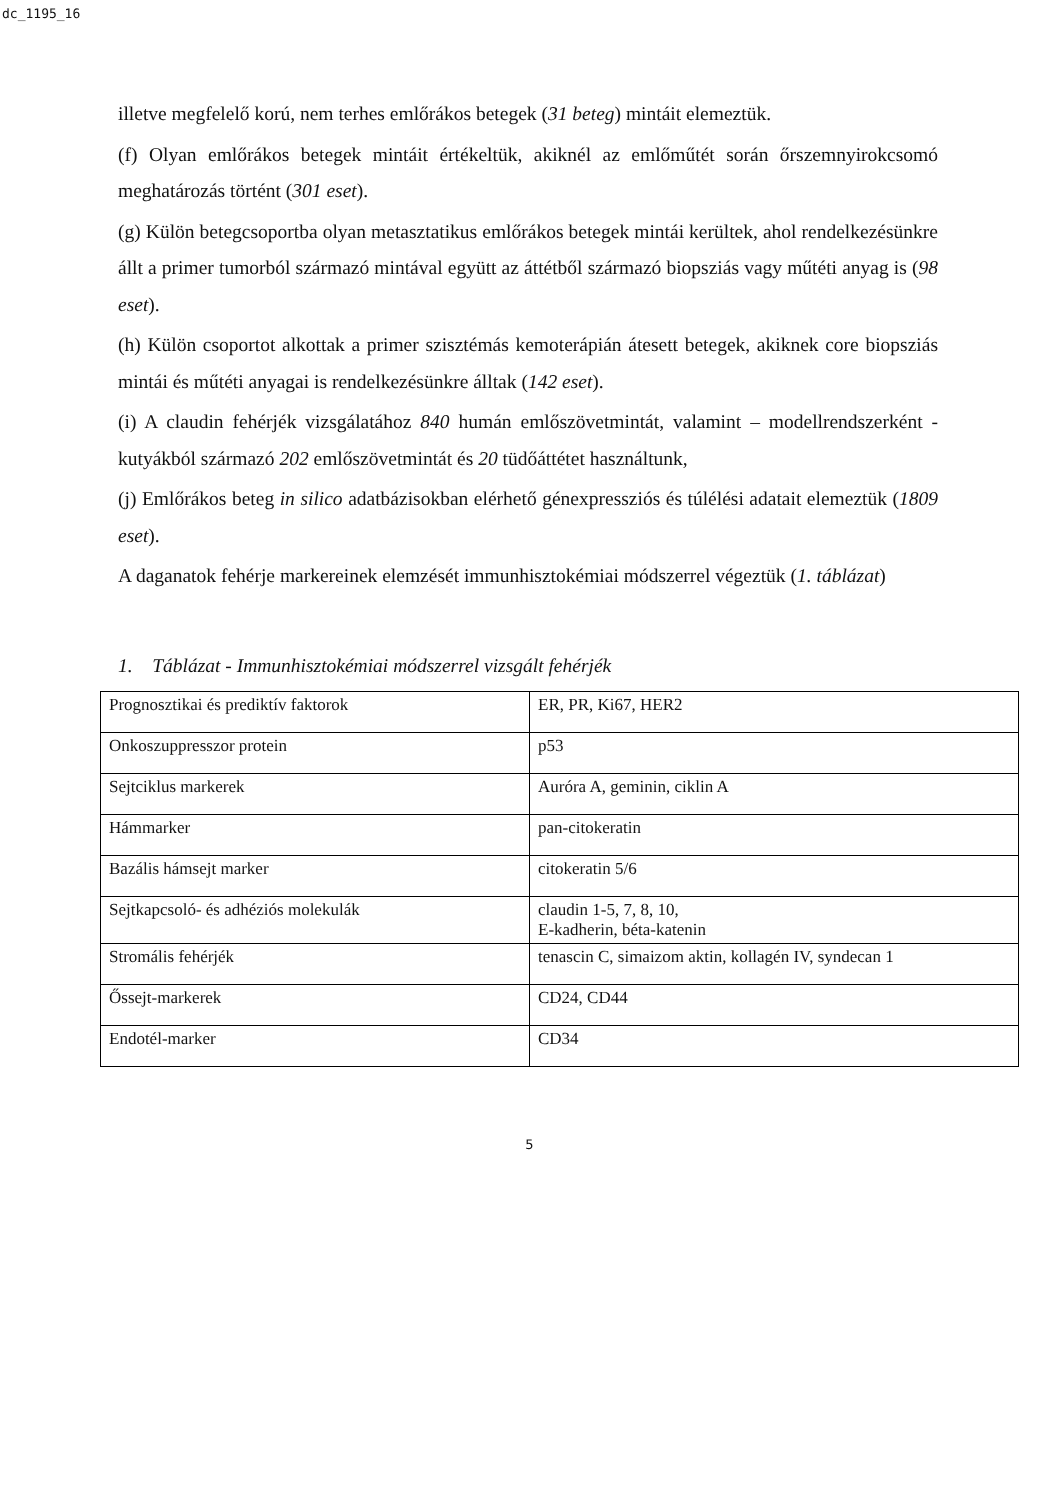dc_1195_16
illetve megfelelő korú, nem terhes emlőrákos betegek (31 beteg) mintáit elemeztük.
(f) Olyan emlőrákos betegek mintáit értékeltük, akiknél az emlőműtét során őrszemnyirokcsomó meghatározás történt (301 eset).
(g) Külön betegcsoportba olyan metasztatikus emlőrákos betegek mintái kerültek, ahol rendelkezésünkre állt a primer tumorból származó mintával együtt az áttétből származó biopsziás vagy műtéti anyag is (98 eset).
(h) Külön csoportot alkottak a primer szisztémás kemoterápián átesett betegek, akiknek core biopsziás mintái és műtéti anyagai is rendelkezésünkre álltak (142 eset).
(i) A claudin fehérjék vizsgálatához 840 humán emlőszövetmintát, valamint – modellrendszerként - kutyákból származó 202 emlőszövetmintát és 20 tüdőáttétet használtunk,
(j) Emlőrákos beteg in silico adatbázisokban elérhető génexpressziós és túlélési adatait elemeztük (1809 eset).
A daganatok fehérje markereinek elemzését immunhisztokémiai módszerrel végeztük (1. táblázat)
1. Táblázat - Immunhisztokémiai módszerrel vizsgált fehérjék
| Prognosztikai és prediktív faktorok | ER, PR, Ki67, HER2 |
| Onkoszuppresszor protein | p53 |
| Sejtciklus markerek | Auróra A, geminin, ciklin A |
| Hámmarker | pan-citokeratin |
| Bazális hámsejt marker | citokeratin 5/6 |
| Sejtkapcsoló- és adhéziós molekulák | claudin 1-5, 7, 8, 10, E-kadherin, béta-katenin |
| Stromális fehérjék | tenascin C, simaizom aktin, kollagén IV, syndecan 1 |
| Őssejt-markerek | CD24, CD44 |
| Endotél-marker | CD34 |
5